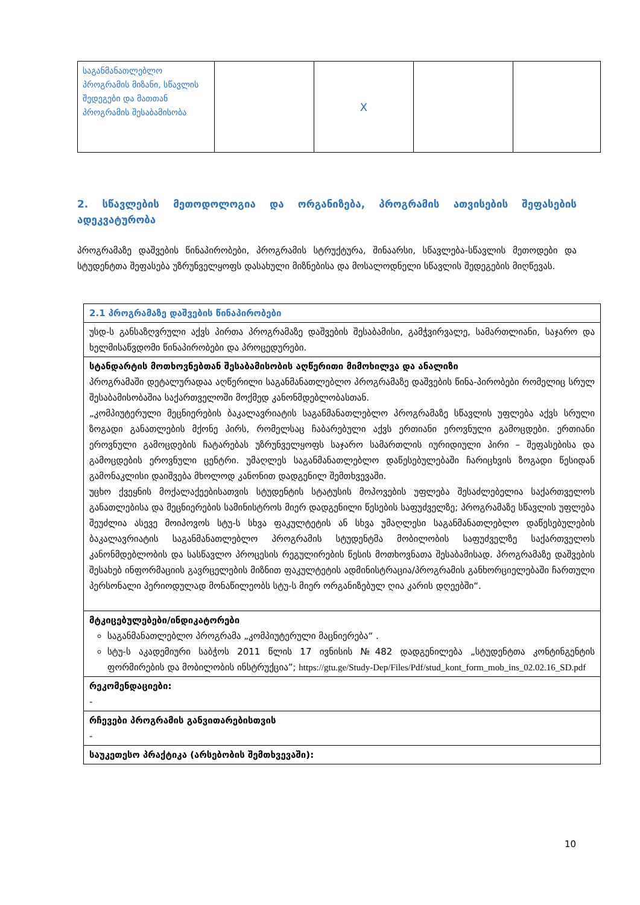| საგანმანათლებლო პროგრამის მიზანი, სწავლის შედეგები და მათთან პროგრამის შესაბამისობა | | X | | |
2. სწავლების მეთოდოლოგია და ორგანიზება, პროგრამის ათვისების შეფასების ადეკვატურობა
პროგრამაზე დაშვების წინაპირობები, პროგრამის სტრუქტურა, შინაარსი, სწავლება-სწავლის მეთოდები და სტუდენტთა შეფასება უზრუნველყოფს დასახული მიზნებისა და მოსალოდნელი სწავლის შედეგების მიღწევას.
| 2.1 პროგრამაზე დაშვების წინაპირობები |
| უსდ-ს განსაზღვრული აქვს პირთა პროგრამაზე დაშვების შესაბამისი, გამჭვირვალე, სამართლიანი, საჯარო და ხელმისაწვდომი წინაპირობები და პროცედურები. |
| სტანდარტის მოთხოვნებთან შესაბამისობის აღწერითი მიმოხილვა და ანალიზი პროგრამაში დეტალურადაა აღწერილი საგანმანათლებლო პროგრამაზე დაშვების წინა-პირობები რომელიც სრულ შესაბამისობაშია საქართველოში მოქმედ კანონმდებლობასთან. „კომპიუტერული მეცნიერების ბაკალავრიატის საგანმანათლებლო პროგრამაზე სწავლის უფლება აქვს სრული ზოგადი განათლების მქონე პირს, რომელსაც ჩაბარებული აქვს ერთიანი ეროვნული გამოცდები. ერთიანი ეროვნული გამოცდების ჩატარებას უზრუნველყოფს საჯარო სამართლის იურიდიული პირი – შეფასებისა და გამოცდების ეროვნული ცენტრი. უმაღლეს საგანმანათლებლო დაწესებულებაში ჩარიცხვის ზოგადი წესიდან გამონაკლისი დაიშვება მხოლოდ კანონით დადგენილ შემთხვევაში. უცხო ქვეყნის მოქალაქეებისათვის სტუდენტის სტატუსის მოპოვების უფლება შესაძლებელია საქართველოს განათლებისა და მეცნიერების სამინისტროს მიერ დადგენილი წესების საფუძველზე; პროგრამაზე სწავლის უფლება შეუძლია ასევე მოიპოვოს სტუ-ს სხვა ფაკულტეტის ან სხვა უმაღლესი საგანმანათლებლო დაწესებულების ბაკალავრიატის საგანმანათლებლო პროგრამის სტუდენტმა მობილობის საფუძველზე საქართველოს კანონმდებლობის და სასწავლო პროცესის რეგულირების წესის მოთხოვნათა შესაბამისად. პროგრამაზე დაშვების შესახებ ინფორმაციის გავრცელების მიზნით ფაკულტეტის ადმინისტრაცია/პროგრამის განხორციელებაში ჩართული პერსონალი პერიოდულად მონაწილეობს სტუ-ს მიერ ორგანიზებულ ღია კარის დღეებში“. |
| მტკიცებულებები/ინდიკატორები საგანმანათლებლო პროგრამა „კომპიუტერული მაცნიერება“ . სტუ-ს აკადემიური საბჭოს 2011 წლის 17 ივნისის №482 დადგენილება „სტუდენტთა კონტინგენტის ფორმირების და მობილობის ინსტრუქცია”; https://gtu.ge/Study-Dep/Files/Pdf/stud_kont_form_mob_ins_02.02.16_SD.pdf |
| რეკომენდაციები: - |
| რჩევები პროგრამის განვითარებისთვის - |
| საუკეთესო პრაქტიკა (არსებობის შემთხვევაში): |
10